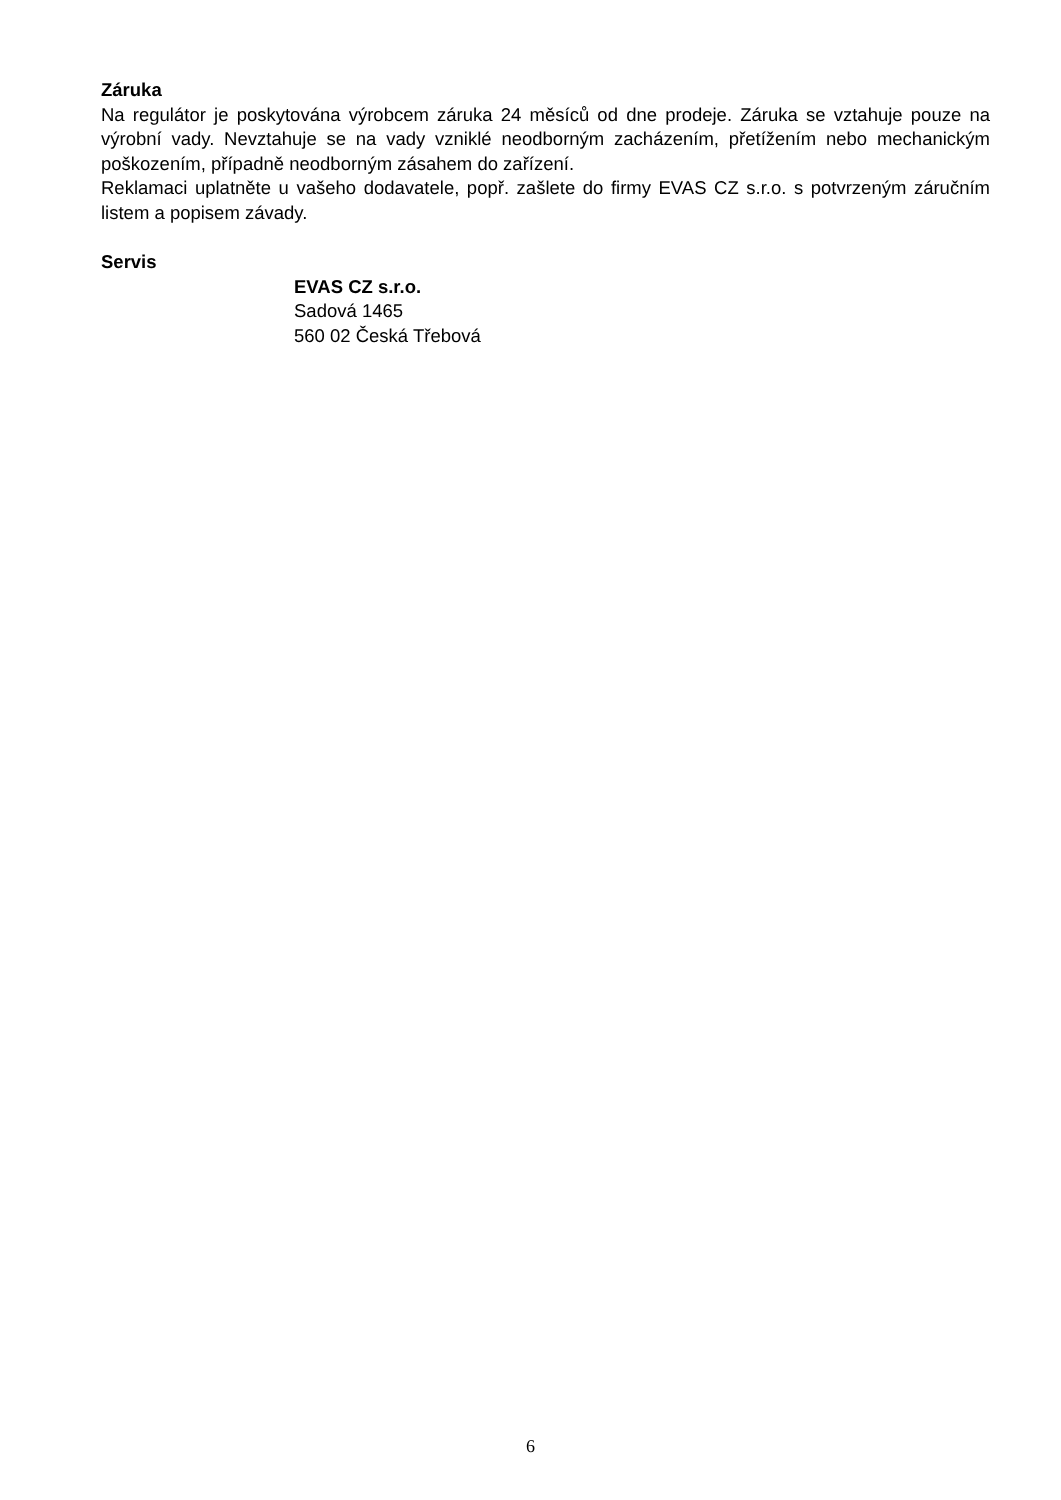Záruka
Na regulátor je poskytována výrobcem záruka 24 měsíců od dne prodeje. Záruka se vztahuje pouze na výrobní vady. Nevztahuje se na vady vzniklé neodborným zacházením, přetížením nebo mechanickým poškozením, případně neodborným zásahem do zařízení.
Reklamaci uplatněte u vašeho dodavatele, popř. zašlete do firmy EVAS CZ s.r.o. s potvrzeným záručním listem a popisem závady.
Servis
EVAS CZ s.r.o.
Sadová 1465
560 02 Česká Třebová
6